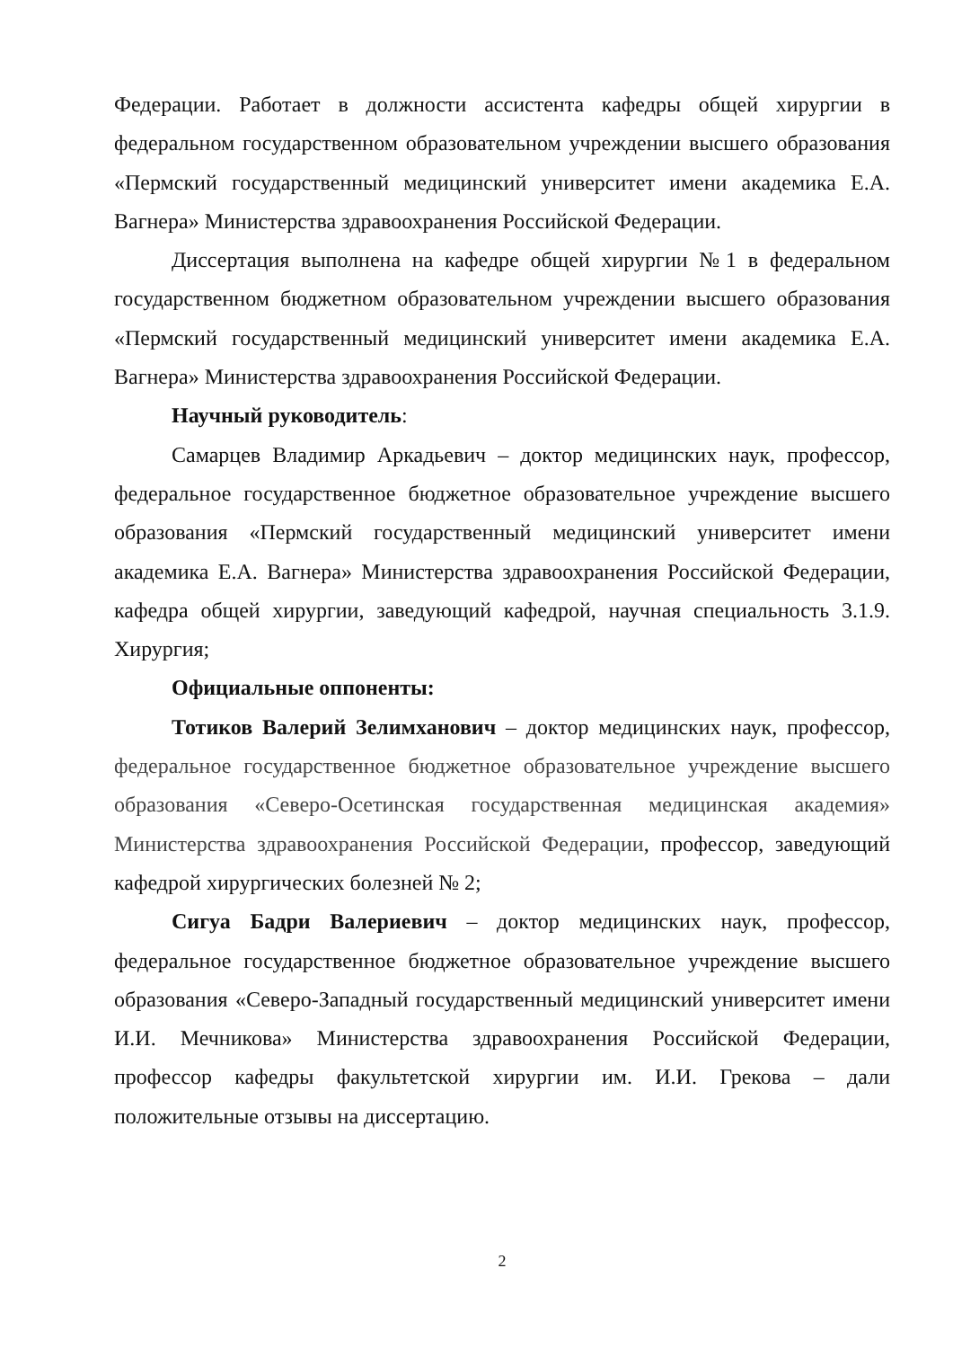Федерации. Работает в должности ассистента кафедры общей хирургии в федеральном государственном образовательном учреждении высшего образования «Пермский государственный медицинский университет имени академика Е.А. Вагнера» Министерства здравоохранения Российской Федерации.
Диссертация выполнена на кафедре общей хирургии №1 в федеральном государственном бюджетном образовательном учреждении высшего образования «Пермский государственный медицинский университет имени академика Е.А. Вагнера» Министерства здравоохранения Российской Федерации.
Научный руководитель:
Самарцев Владимир Аркадьевич – доктор медицинских наук, профессор, федеральное государственное бюджетное образовательное учреждение высшего образования «Пермский государственный медицинский университет имени академика Е.А. Вагнера» Министерства здравоохранения Российской Федерации, кафедра общей хирургии, заведующий кафедрой, научная специальность 3.1.9. Хирургия;
Официальные оппоненты:
Тотиков Валерий Зелимханович – доктор медицинских наук, профессор, федеральное государственное бюджетное образовательное учреждение высшего образования «Северо-Осетинская государственная медицинская академия» Министерства здравоохранения Российской Федерации, профессор, заведующий кафедрой хирургических болезней № 2;
Сигуа Бадри Валериевич – доктор медицинских наук, профессор, федеральное государственное бюджетное образовательное учреждение высшего образования «Северо-Западный государственный медицинский университет имени И.И. Мечникова» Министерства здравоохранения Российской Федерации, профессор кафедры факультетской хирургии им. И.И. Грекова – дали положительные отзывы на диссертацию.
2